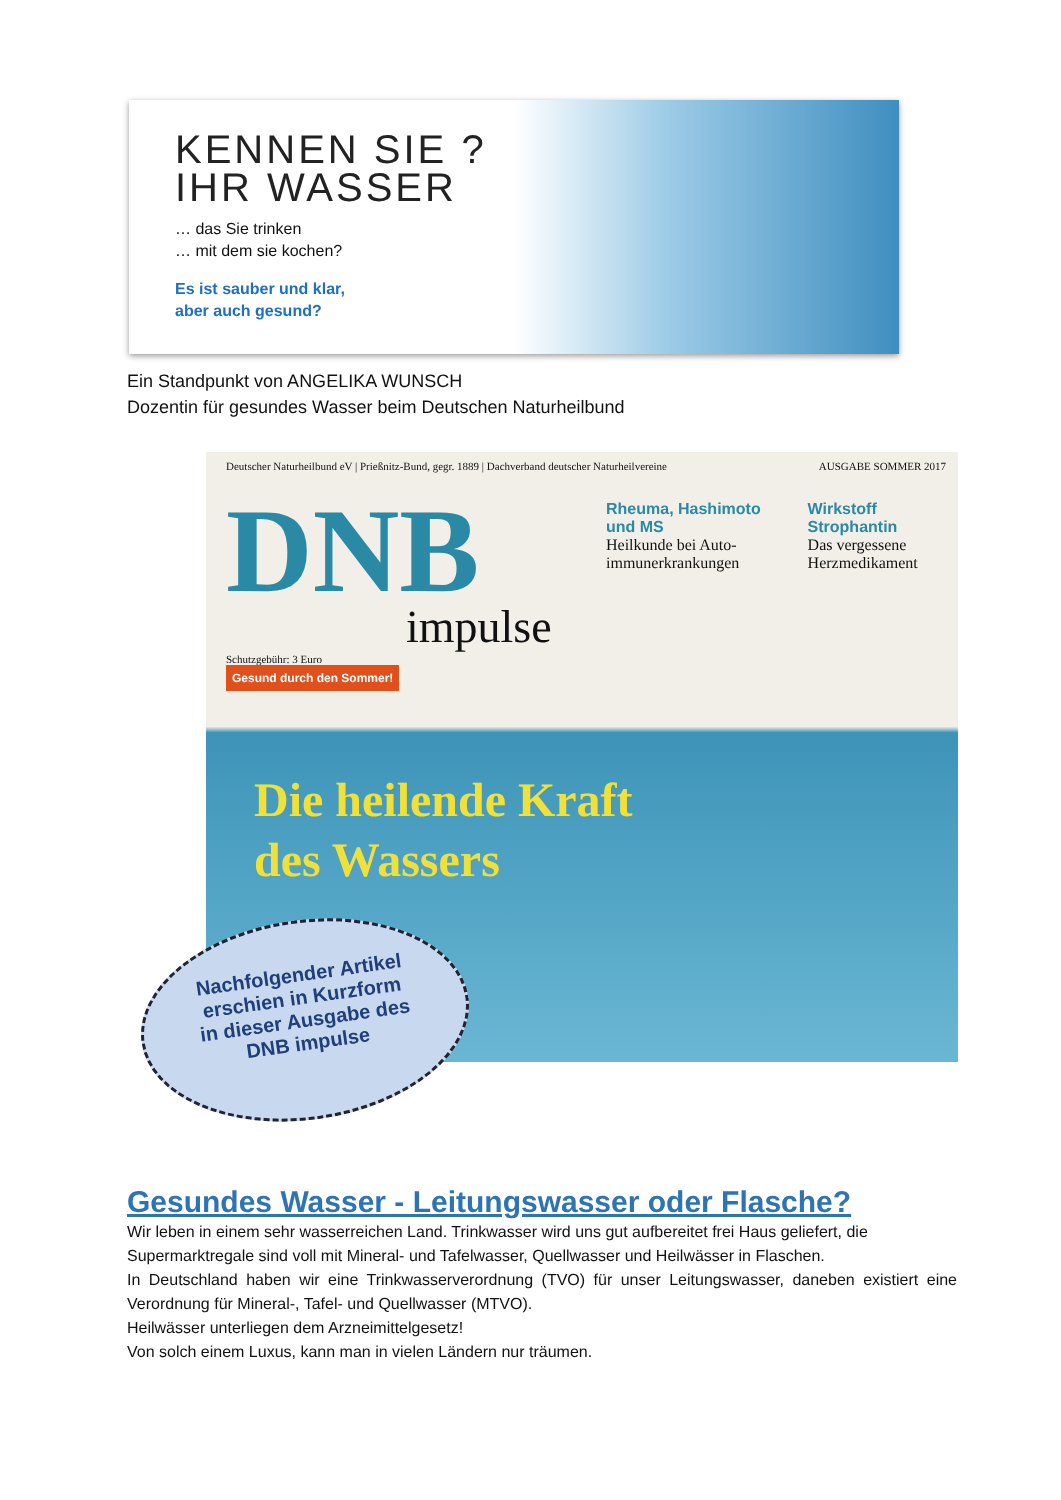KENNEN SIE ?
IHR WASSER
… das Sie trinken
… mit dem sie kochen?
Es ist sauber und klar,
aber auch gesund?
Ein Standpunkt von ANGELIKA WUNSCH
Dozentin für gesundes Wasser beim Deutschen Naturheilbund
Deutscher Naturheilbund eV | Prießnitz-Bund, gegr. 1889 | Dachverband deutscher Naturheilvereine AUSGABE SOMMER 2017
DNB
impulse
Rheuma, Hashimoto und MS
Heilkunde bei Auto-immunerkrankungen
Wirkstoff Strophantin
Das vergessene Herzmedikament
Schutzgebühr: 3 Euro
Gesund durch den Sommer!
Die heilende Kraft
des Wassers
Nachfolgender Artikel
erschien in Kurzform
in dieser Ausgabe des
DNB impulse
Gesundes Wasser - Leitungswasser oder Flasche?
Wir leben in einem sehr wasserreichen Land. Trinkwasser wird uns gut aufbereitet frei Haus geliefert, die Supermarktregale sind voll mit Mineral- und Tafelwasser, Quellwasser und Heilwässer in Flaschen.
In Deutschland haben wir eine Trinkwasserverordnung (TVO) für unser Leitungswasser, daneben existiert eine Verordnung für Mineral-, Tafel- und Quellwasser (MTVO).
Heilwässer unterliegen dem Arzneimittelgesetz!
Von solch einem Luxus, kann man in vielen Ländern nur träumen.